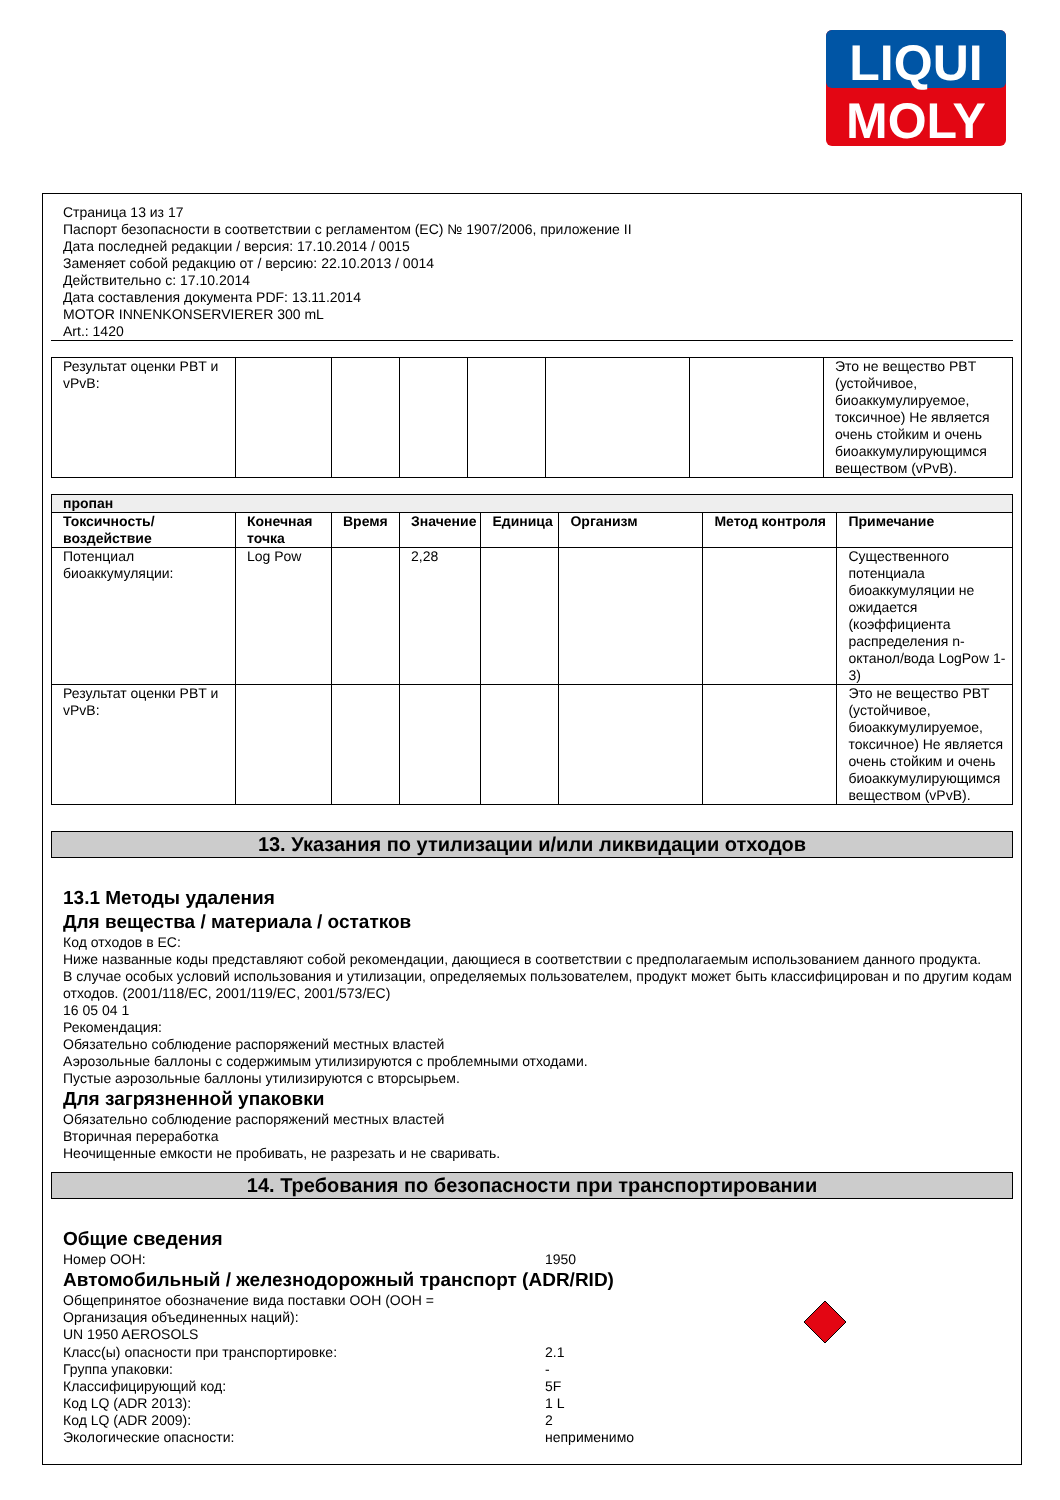LIQUI
MOLY
Страница 13 из 17
Паспорт безопасности в соответствии с регламентом (ЕС) № 1907/2006, приложение II
Дата последней редакции / версия: 17.10.2014 / 0015
Заменяет собой редакцию от / версию: 22.10.2013 / 0014
Действительно с: 17.10.2014
Дата составления документа PDF: 13.11.2014
MOTOR INNENKONSERVIERER 300 mL
Art.: 1420
| Результат оценки PBT и vPvB: | | | | | | | Это не вещество PBT (устойчивое, биоаккумулируемое, токсичное) Не является очень стойким и очень биоаккумулирующимся веществом (vPvB). |
| пропан | | | | | | | |
| Токсичность/воздействие | Конечная точка | Время | Значение | Единица | Организм | Метод контроля | Примечание |
| Потенциал биоаккумуляции: | Log Pow | | 2,28 | | | | Существенного потенциала биоаккумуляции не ожидается (коэффициента распределения n-октанол/вода LogPow 1-3) |
| Результат оценки PBT и vPvB: | | | | | | | Это не вещество PBT (устойчивое, биоаккумулируемое, токсичное) Не является очень стойким и очень биоаккумулирующимся веществом (vPvB). |
13. Указания по утилизации и/или ликвидации отходов
13.1 Методы удаления
Для вещества / материала / остатков
Код отходов в ЕС:
Ниже названные коды представляют собой рекомендации, дающиеся в соответствии с предполагаемым использованием данного продукта.
В случае особых условий использования и утилизации, определяемых пользователем, продукт может быть классифицирован и по другим кодам отходов. (2001/118/EC, 2001/119/EC, 2001/573/EC)
16 05 04 1
Рекомендация:
Обязательно соблюдение распоряжений местных властей
Аэрозольные баллоны с содержимым утилизируются с проблемными отходами.
Пустые аэрозольные баллоны утилизируются с вторсырьем.
Для загрязненной упаковки
Обязательно соблюдение распоряжений местных властей
Вторичная переработка
Неочищенные емкости не пробивать, не разрезать и не сваривать.
14. Требования по безопасности при транспортировании
Общие сведения
Номер ООН: 1950
Автомобильный / железнодорожный транспорт (ADR/RID)
Общепринятое обозначение вида поставки ООН (ООН = Организация объединенных наций):
UN 1950 AEROSOLS
Класс(ы) опасности при транспортировке: 2.1
Группа упаковки: -
Классифицирующий код: 5F
Код LQ (ADR 2013): 1 L
Код LQ (ADR 2009): 2
Экологические опасности: неприменимо